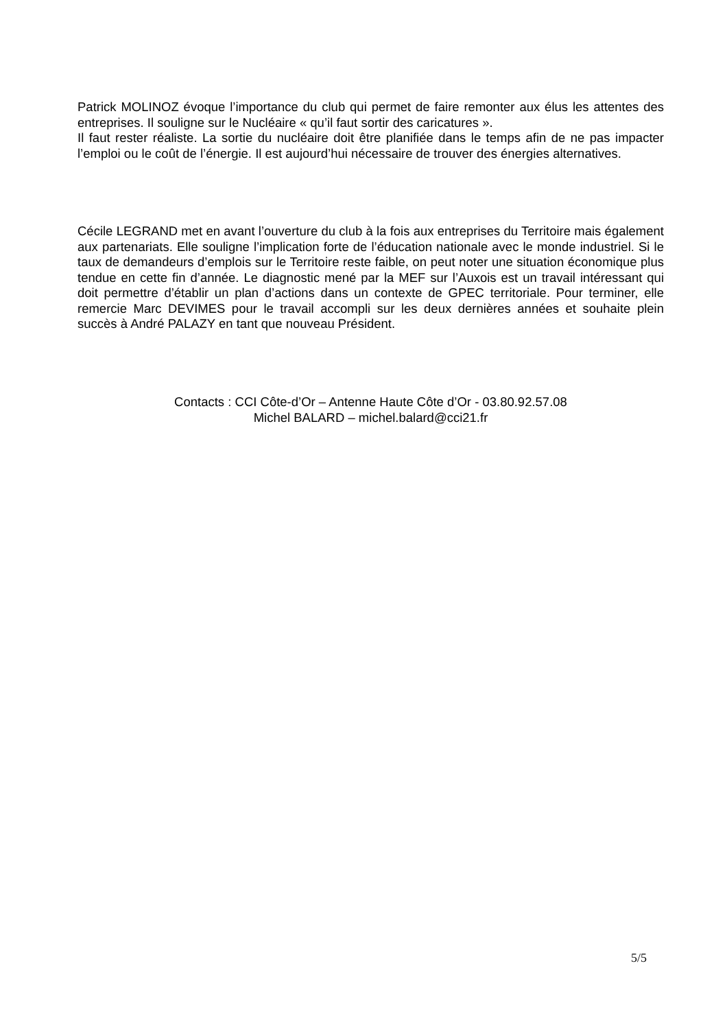Patrick MOLINOZ évoque l’importance du club qui permet de faire remonter aux élus les attentes des entreprises. Il souligne sur le Nucléaire « qu’il faut sortir des caricatures ».
Il faut rester réaliste. La sortie du nucléaire doit être planifiée dans le temps afin de ne pas impacter l’emploi ou le coût de l’énergie. Il est aujourd’hui nécessaire de trouver des énergies alternatives.
Cécile LEGRAND met en avant l’ouverture du club à la fois aux entreprises du Territoire mais également aux partenariats. Elle souligne l’implication forte de l’éducation nationale avec le monde industriel. Si le taux de demandeurs d’emplois sur le Territoire reste faible, on peut noter une situation économique plus tendue en cette fin d’année. Le diagnostic mené par la MEF sur l’Auxois est un travail intéressant qui doit permettre d’établir un plan d’actions dans un contexte de GPEC territoriale. Pour terminer, elle remercie Marc DEVIMES pour le travail accompli sur les deux dernières années et souhaite plein succès à André PALAZY en tant que nouveau Président.
Contacts : CCI Côte-d’Or – Antenne Haute Côte d’Or - 03.80.92.57.08
Michel BALARD – michel.balard@cci21.fr
5/5